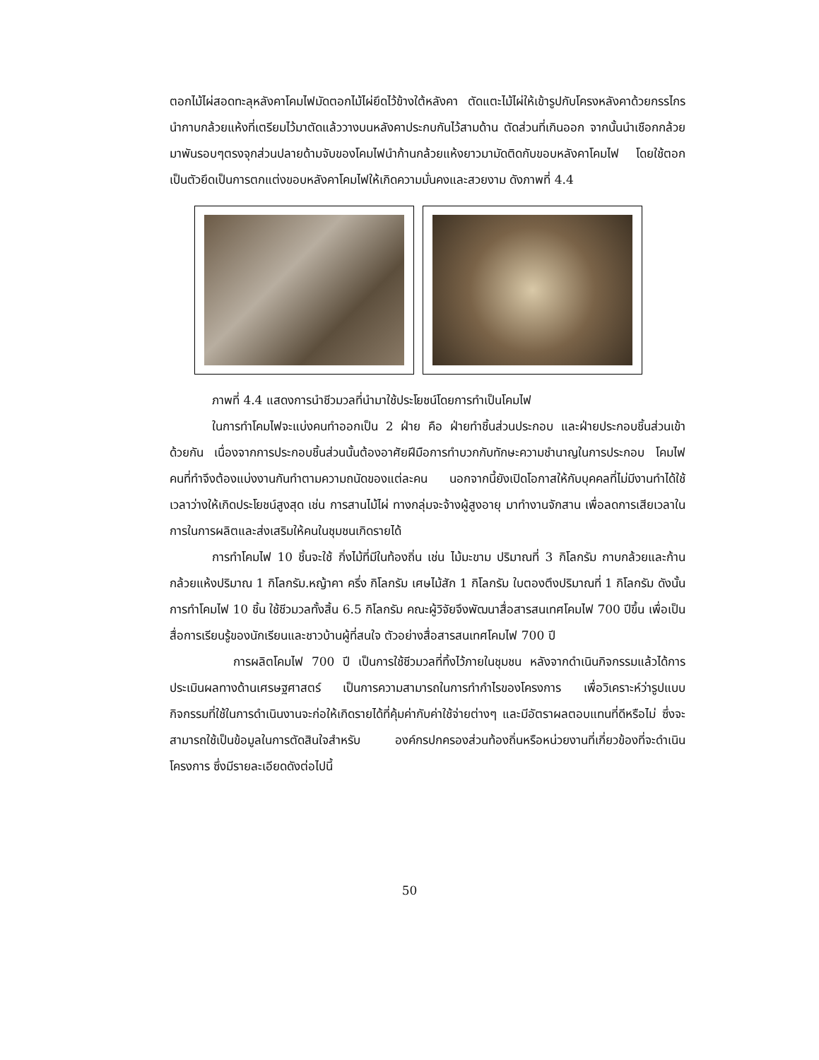ตอกไม้ไผ่สอดทะลุหลังคาโคมไฟมัดตอกไม้ไผ่ยึดไว้ข้างใต้หลังคา ตัดแตะไม้ไผ่ให้เข้ารูปกับโครงหลังคาด้วยกรรไกรนำกาบกล้วยแห้งที่เตรียมไว้มาตัดแล้ววางบนหลังคาประกบกันไว้สามด้าน ตัดส่วนที่เกินออก จากนั้นนำเชือกกล้วยมาพันรอบๆตรงจุกส่วนปลายด้ามจับของโคมไฟนำก้านกล้วยแห้งยาวมามัดติดกับขอบหลังคาโคมไฟ โดยใช้ตอกเป็นตัวยึดเป็นการตกแต่งขอบหลังคาโคมไฟให้เกิดความมั่นคงและสวยงาม ดังภาพที่ 4.4
ภาพที่ 4.4 แสดงการนำชีวมวลที่นำมาใช้ประโยชน์โดยการทำเป็นโคมไฟ
ในการทำโคมไฟจะแบ่งคนทำออกเป็น 2 ฝ่าย คือ ฝ่ายทำชิ้นส่วนประกอบ และฝ่ายประกอบชิ้นส่วนเข้าด้วยกัน เนื่องจากการประกอบชิ้นส่วนนั้นต้องอาศัยฝีมือการทำบวกกับทักษะความชำนาญในการประกอบ โคมไฟ คนที่ทำจึงต้องแบ่งงานกันทำตามความถนัดของแต่ละคน นอกจากนี้ยังเปิดโอกาสให้กับบุคคลที่ไม่มีงานทำได้ใช้เวลาว่างให้เกิดประโยชน์สูงสุด เช่น การสานไม้ไผ่ ทางกลุ่มจะจ้างผู้สูงอายุ มาทำงานจักสาน เพื่อลดการเสียเวลาในการในการผลิตและส่งเสริมให้คนในชุมชนเกิดรายได้
การทำโคมไฟ 10 ชิ้นจะใช้ กิ่งไม้ที่มีในท้องถิ่น เช่น ไม้มะขาม ปริมาณที่ 3 กิโลกรัม กาบกล้วยและก้านกล้วยแห้งปริมาณ 1 กิโลกรัม.หญ้าคา ครึ่ง กิโลกรัม เศษไม้สัก 1 กิโลกรัม ใบตองตึงปริมาณที่ 1 กิโลกรัม ดังนั้นการทำโคมไฟ 10 ชิ้น ใช้ชีวมวลทั้งสิ้น 6.5 กิโลกรัม คณะผู้วิจัยจึงพัฒนาสื่อสารสนเทศโคมไฟ 700 ปีขึ้น เพื่อเป็นสื่อการเรียนรู้ของนักเรียนและชาวบ้านผู้ที่สนใจ ตัวอย่างสื่อสารสนเทศโคมไฟ 700 ปี
การผลิตโคมไฟ 700 ปี เป็นการใช้ชีวมวลที่ทิ้งไว้ภายในชุมชน หลังจากดำเนินกิจกรรมแล้วได้การประเมินผลทางด้านเศรษฐศาสตร์ เป็นการความสามารถในการทำกำไรของโครงการ เพื่อวิเคราะห์ว่ารูปแบบกิจกรรมที่ใช้ในการดำเนินงานจะก่อให้เกิดรายได้ที่คุ้มค่ากับค่าใช้จ่ายต่างๆ และมีอัตราผลตอบแทนที่ดีหรือไม่ ซึ่งจะสามารถใช้เป็นข้อมูลในการตัดสินใจสำหรับ องค์กรปกครองส่วนท้องถิ่นหรือหน่วยงานที่เกี่ยวข้องที่จะดำเนินโครงการ ซึ่งมีรายละเอียดดังต่อไปนี้
50